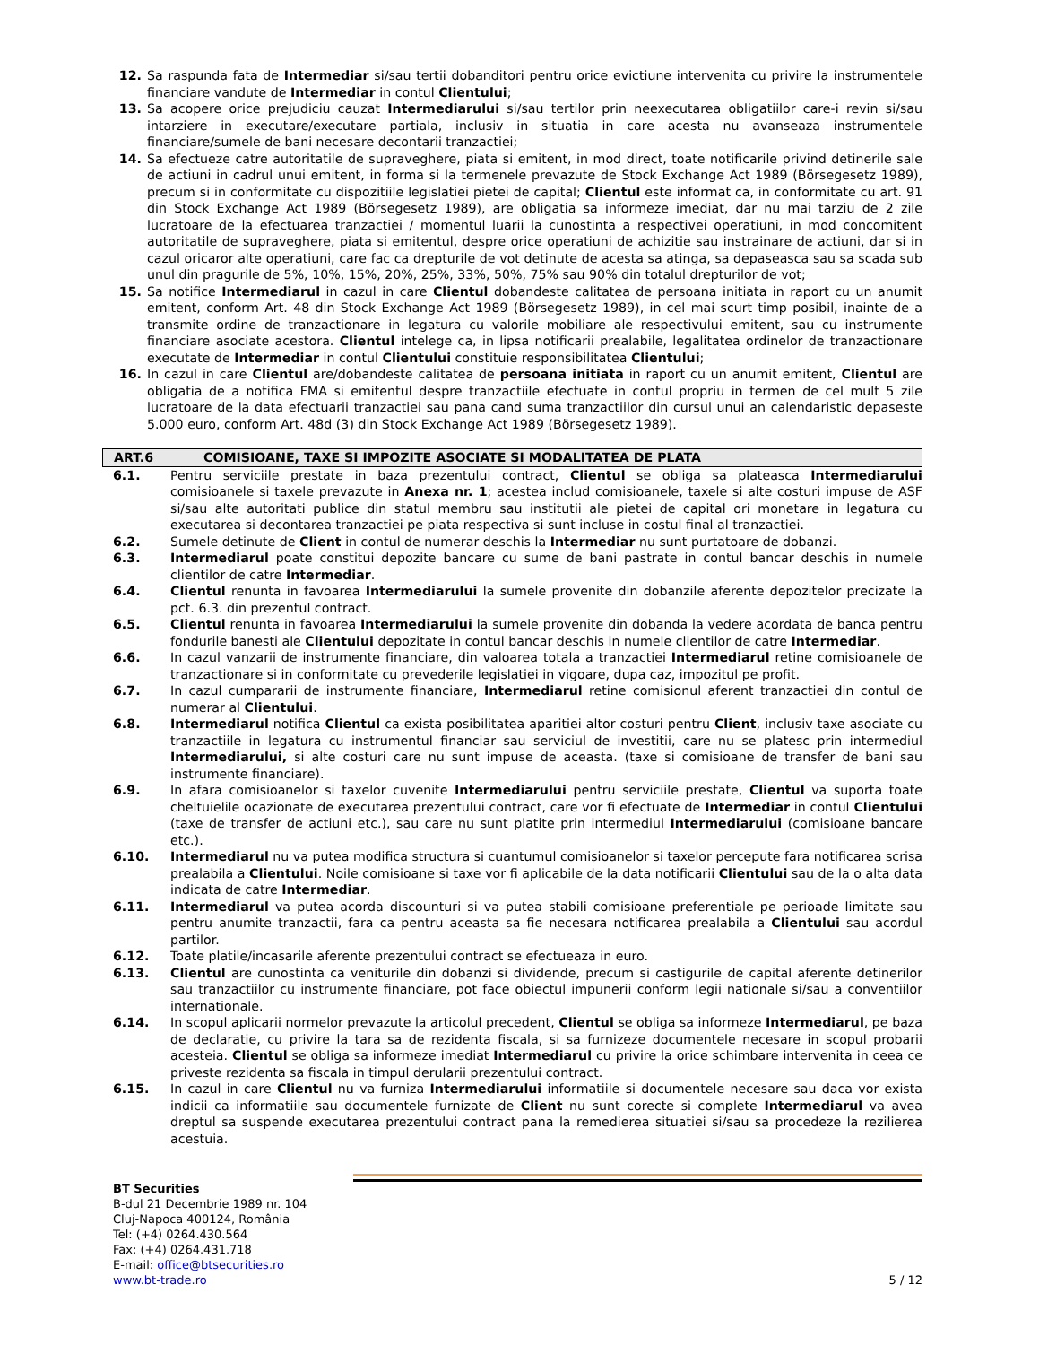12. Sa raspunda fata de Intermediar si/sau tertii dobanditori pentru orice evictiune intervenita cu privire la instrumentele financiare vandute de Intermediar in contul Clientului;
13. Sa acopere orice prejudiciu cauzat Intermediarului si/sau tertilor prin neexecutarea obligatiilor care-i revin si/sau intarziere in executare/executare partiala, inclusiv in situatia in care acesta nu avanseaza instrumentele financiare/sumele de bani necesare decontarii tranzactiei;
14. Sa efectueze catre autoritatile de supraveghere, piata si emitent, in mod direct, toate notificarile privind detinerile sale de actiuni in cadrul unui emitent, in forma si la termenele prevazute de Stock Exchange Act 1989 (Börsegesetz 1989), precum si in conformitate cu dispozitiile legislatiei pietei de capital; Clientul este informat ca, in conformitate cu art. 91 din Stock Exchange Act 1989 (Börsegesetz 1989), are obligatia sa informeze imediat, dar nu mai tarziu de 2 zile lucratoare de la efectuarea tranzactiei / momentul luarii la cunostinta a respectivei operatiuni, in mod concomitent autoritatile de supraveghere, piata si emitentul, despre orice operatiuni de achizitie sau instrainare de actiuni, dar si in cazul oricaror alte operatiuni, care fac ca drepturile de vot detinute de acesta sa atinga, sa depaseasca sau sa scada sub unul din pragurile de 5%, 10%, 15%, 20%, 25%, 33%, 50%, 75% sau 90% din totalul drepturilor de vot;
15. Sa notifice Intermediarul in cazul in care Clientul dobandeste calitatea de persoana initiata in raport cu un anumit emitent, conform Art. 48 din Stock Exchange Act 1989 (Börsegesetz 1989), in cel mai scurt timp posibil, inainte de a transmite ordine de tranzactionare in legatura cu valorile mobiliare ale respectivului emitent, sau cu instrumente financiare asociate acestora. Clientul intelege ca, in lipsa notificarii prealabile, legalitatea ordinelor de tranzactionare executate de Intermediar in contul Clientului constituie responsibilitatea Clientului;
16. In cazul in care Clientul are/dobandeste calitatea de persoana initiata in raport cu un anumit emitent, Clientul are obligatia de a notifica FMA si emitentul despre tranzactiile efectuate in contul propriu in termen de cel mult 5 zile lucratoare de la data efectuarii tranzactiei sau pana cand suma tranzactiilor din cursul unui an calendaristic depaseste 5.000 euro, conform Art. 48d (3) din Stock Exchange Act 1989 (Börsegesetz 1989).
ART.6 COMISIOANE, TAXE SI IMPOZITE ASOCIATE SI MODALITATEA DE PLATA
6.1. Pentru serviciile prestate in baza prezentului contract, Clientul se obliga sa plateasca Intermediarului comisioanele si taxele prevazute in Anexa nr. 1; acestea includ comisioanele, taxele si alte costuri impuse de ASF si/sau alte autoritati publice din statul membru sau institutii ale pietei de capital ori monetare in legatura cu executarea si decontarea tranzactiei pe piata respectiva si sunt incluse in costul final al tranzactiei.
6.2. Sumele detinute de Client in contul de numerar deschis la Intermediar nu sunt purtatoare de dobanzi.
6.3. Intermediarul poate constitui depozite bancare cu sume de bani pastrate in contul bancar deschis in numele clientilor de catre Intermediar.
6.4. Clientul renunta in favoarea Intermediarului la sumele provenite din dobanzile aferente depozitelor precizate la pct. 6.3. din prezentul contract.
6.5. Clientul renunta in favoarea Intermediarului la sumele provenite din dobanda la vedere acordata de banca pentru fondurile banesti ale Clientului depozitate in contul bancar deschis in numele clientilor de catre Intermediar.
6.6. In cazul vanzarii de instrumente financiare, din valoarea totala a tranzactiei Intermediarul retine comisioanele de tranzactionare si in conformitate cu prevederile legislatiei in vigoare, dupa caz, impozitul pe profit.
6.7. In cazul cumpararii de instrumente financiare, Intermediarul retine comisionul aferent tranzactiei din contul de numerar al Clientului.
6.8. Intermediarul notifica Clientul ca exista posibilitatea aparitiei altor costuri pentru Client, inclusiv taxe asociate cu tranzactiile in legatura cu instrumentul financiar sau serviciul de investitii, care nu se platesc prin intermediul Intermediarului, si alte costuri care nu sunt impuse de aceasta. (taxe si comisioane de transfer de bani sau instrumente financiare).
6.9. In afara comisioanelor si taxelor cuvenite Intermediarului pentru serviciile prestate, Clientul va suporta toate cheltuielile ocazionate de executarea prezentului contract, care vor fi efectuate de Intermediar in contul Clientului (taxe de transfer de actiuni etc.), sau care nu sunt platite prin intermediul Intermediarului (comisioane bancare etc.).
6.10. Intermediarul nu va putea modifica structura si cuantumul comisioanelor si taxelor percepute fara notificarea scrisa prealabila a Clientului. Noile comisioane si taxe vor fi aplicabile de la data notificarii Clientului sau de la o alta data indicata de catre Intermediar.
6.11. Intermediarul va putea acorda discounturi si va putea stabili comisioane preferentiale pe perioade limitate sau pentru anumite tranzactii, fara ca pentru aceasta sa fie necesara notificarea prealabila a Clientului sau acordul partilor.
6.12. Toate platile/incasarile aferente prezentului contract se efectueaza in euro.
6.13. Clientul are cunostinta ca veniturile din dobanzi si dividende, precum si castigurile de capital aferente detinerilor sau tranzactiilor cu instrumente financiare, pot face obiectul impunerii conform legii nationale si/sau a conventiilor internationale.
6.14. In scopul aplicarii normelor prevazute la articolul precedent, Clientul se obliga sa informeze Intermediarul, pe baza de declaratie, cu privire la tara sa de rezidenta fiscala, si sa furnizeze documentele necesare in scopul probarii acesteia. Clientul se obliga sa informeze imediat Intermediarul cu privire la orice schimbare intervenita in ceea ce priveste rezidenta sa fiscala in timpul derularii prezentului contract.
6.15. In cazul in care Clientul nu va furniza Intermediarului informatiile si documentele necesare sau daca vor exista indicii ca informatiile sau documentele furnizate de Client nu sunt corecte si complete Intermediarul va avea dreptul sa suspende executarea prezentului contract pana la remedierea situatiei si/sau sa procedeze la rezilierea acestuia.
BT Securities
B-dul 21 Decembrie 1989 nr. 104
Cluj-Napoca 400124, România
Tel: (+4) 0264.430.564
Fax: (+4) 0264.431.718
E-mail: office@btsecurities.ro
www.bt-trade.ro
5 / 12